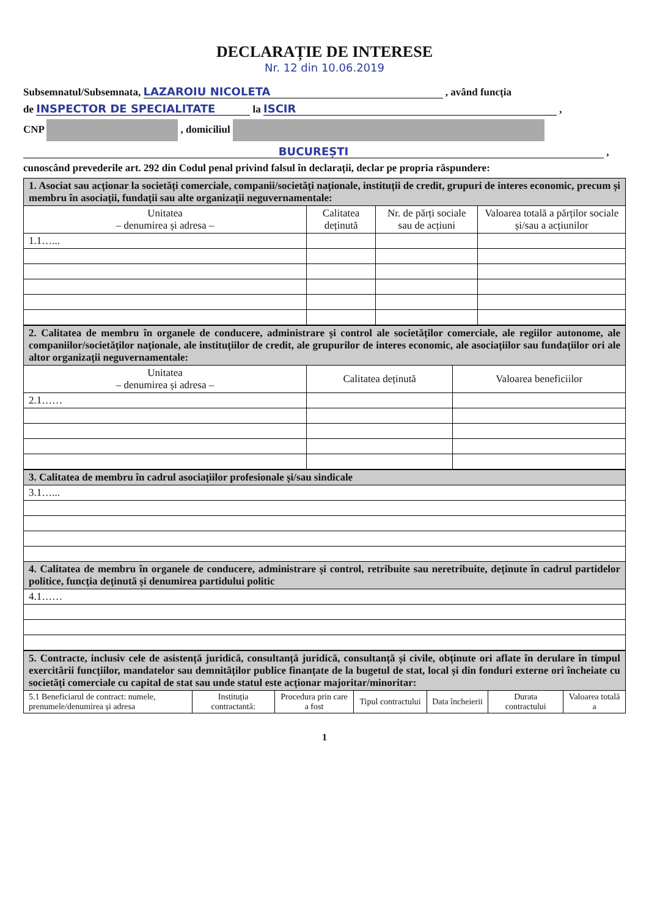DECLARAȚIE DE INTERESE
Nr. 12 din 10.06.2019
Subsemnatul/Subsemnata, LAZAROIU NICOLETA , având funcția
de INSPECTOR DE SPECIALITATE la ISCIR ,
CNP , domiciliul
BUCUREȘTI ,
cunoscând prevederile art. 292 din Codul penal privind falsul în declarații, declar pe propria răspundere:
| 1. Asociat sau acționar la societăți comerciale, companii/societăți naționale, instituții de credit, grupuri de interes economic, precum și membru în asociații, fundații sau alte organizații neguvernamentale: | | | |
| Unitatea – denumirea și adresa – | Calitatea deținută | Nr. de părți sociale sau de acțiuni | Valoarea totală a părților sociale și/sau a acțiunilor |
| 1.1…... | | | |
| 2. Calitatea de membru în organele de conducere, administrare și control ale societăților comerciale, ale regiilor autonome, ale companiilor/societăților naționale, ale instituțiilor de credit, ale grupurilor de interes economic, ale asociațiilor sau fundațiilor ori ale altor organizații neguvernamentale: | | |
| Unitatea – denumirea și adresa – | Calitatea deținută | Valoarea beneficiilor |
| 2.1…… | | |
| 3. Calitatea de membru în cadrul asociațiilor profesionale și/sau sindicale |
| 3.1…... |
| 4. Calitatea de membru în organele de conducere, administrare și control, retribuite sau neretribuite, deținute în cadrul partidelor politice, funcția deținută și denumirea partidului politic |
| 4.1…… |
| 5. Contracte, inclusiv cele de asistență juridică, consultanță juridică, consultanță și civile, obținute ori aflate în derulare în timpul exercitării funcțiilor, mandatelor sau demnităților publice finanțate de la bugetul de stat, local și din fonduri externe ori încheiate cu societăți comerciale cu capital de stat sau unde statul este acționar majoritar/minoritar: | | | | | | |
| 5.1 Beneficiarul de contract: numele, prenumele/denumirea și adresa | Instituția contractantă: | Procedura prin care a fost | Tipul contractului | Data încheierii | Durata contractului | Valoarea totală a |
1